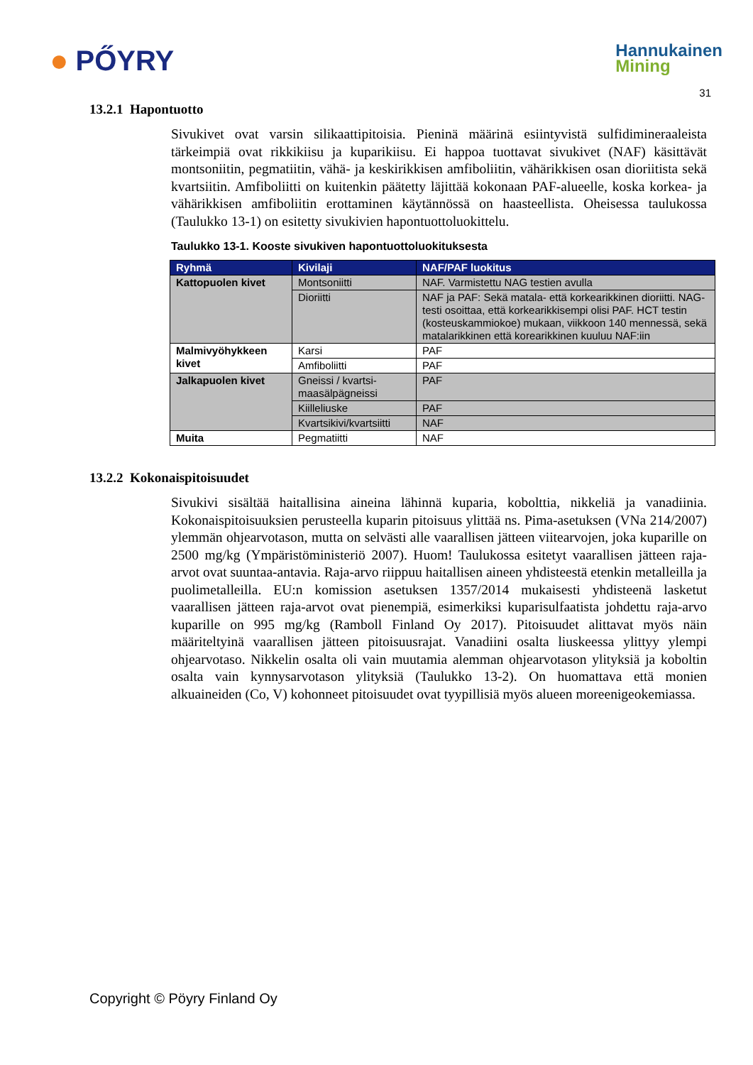● PŐYRY
Hannukainen
Mining
31
13.2.1 Hapontuotto
Sivukivet ovat varsin silikaattipitoisia. Pieninä määrinä esiintyvistä sulfidimineraaleista tärkeimpiä ovat rikkikiisu ja kuparikiisu. Ei happoa tuottavat sivukivet (NAF) käsittävät montsoniitin, pegmatiitin, vähä- ja keskirikkisen amfiboliitin, vähärikkisen osan dioriitista sekä kvartsiitin. Amfiboliitti on kuitenkin päätetty läjittää kokonaan PAF-alueelle, koska korkea- ja vähärikkisen amfiboliitin erottaminen käytännössä on haasteellista. Oheisessa taulukossa (Taulukko 13-1) on esitetty sivukivien hapontuottoluokittelu.
Taulukko 13-1. Kooste sivukiven hapontuottoluokituksesta
| Ryhmä | Kivilaji | NAF/PAF luokitus |
| --- | --- | --- |
| Kattopuolen kivet | Montsoniitti | NAF. Varmistettu NAG testien avulla |
| | Dioriitti | NAF ja PAF: Sekä matala- että korkearikkinen dioriitti. NAG-testi osoittaa, että korkearikkisempi olisi PAF. HCT testin (kosteuskammiokoe) mukaan, viikkoon 140 mennessä, sekä matalarikkinen että korearikkinen kuuluu NAF:iin |
| Malmivyöhykkeen kivet | Karsi | PAF |
| | Amfiboliitti | PAF |
| Jalkapuolen kivet | Gneissi / kvartsi-maasälpägneissi | PAF |
| | Kiilleliuske | PAF |
| | Kvartsikivi/kvartsiitti | NAF |
| Muita | Pegmatiitti | NAF |
13.2.2 Kokonaispitoisuudet
Sivukivi sisältää haitallisina aineina lähinnä kuparia, kobolttia, nikkeliä ja vanadiinia. Kokonaispitoisuuksien perusteella kuparin pitoisuus ylittää ns. Pima-asetuksen (VNa 214/2007) ylemmän ohjearvotason, mutta on selvästi alle vaarallisen jätteen viitearvojen, joka kuparille on 2500 mg/kg (Ympäristöministeriö 2007). Huom! Taulukossa esitetyt vaarallisen jätteen raja-arvot ovat suuntaa-antavia. Raja-arvo riippuu haitallisen aineen yhdisteestä etenkin metalleilla ja puolimetalleilla. EU:n komission asetuksen 1357/2014 mukaisesti yhdisteenä lasketut vaarallisen jätteen raja-arvot ovat pienempiä, esimerkiksi kuparisulfaatista johdettu raja-arvo kuparille on 995 mg/kg (Ramboll Finland Oy 2017). Pitoisuudet alittavat myös näin määriteltyinä vaarallisen jätteen pitoisuusrajat. Vanadiini osalta liuskeessa ylittyy ylempi ohjearvotaso. Nikkelin osalta oli vain muutamia alemman ohjearvotason ylityksiä ja koboltin osalta vain kynnysarvotason ylityksiä (Taulukko 13-2). On huomattava että monien alkuaineiden (Co, V) kohonneet pitoisuudet ovat tyypillisiä myös alueen moreenigeokemiassa.
Copyright © Pöyry Finland Oy